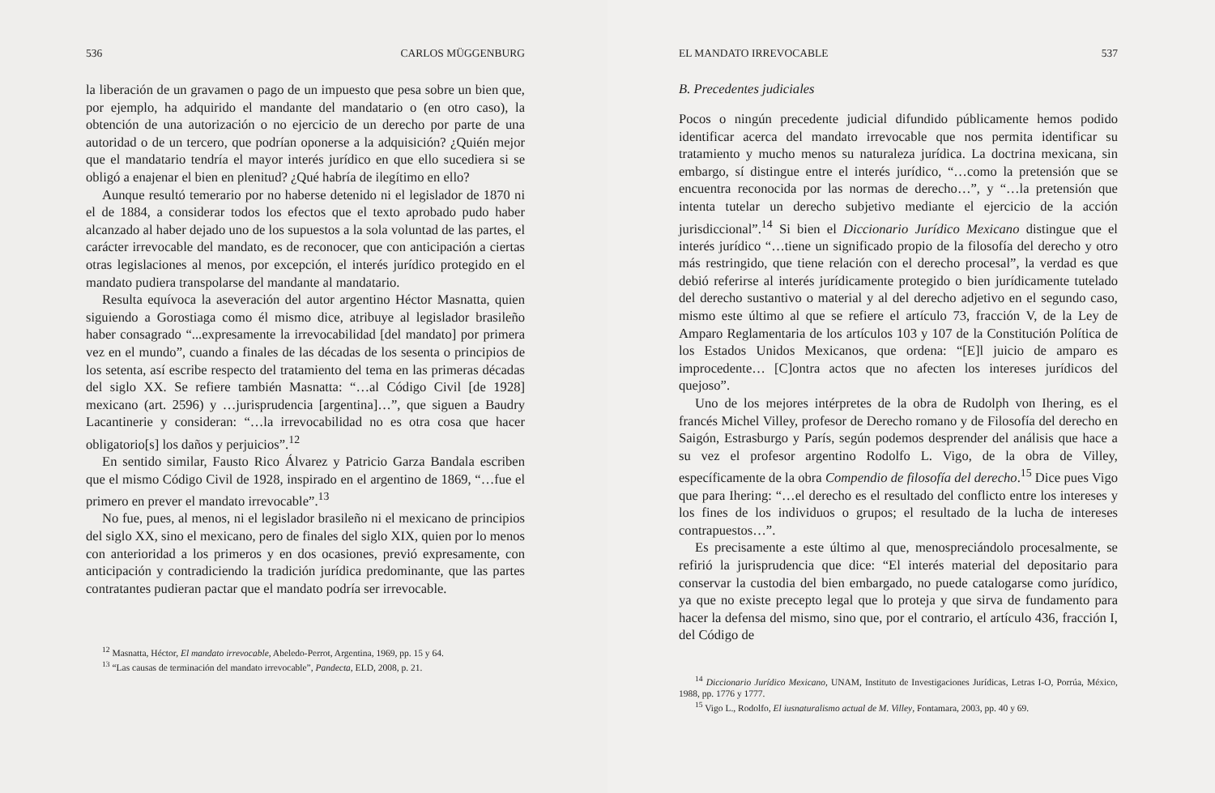536 CARLOS MÜGGENBURG
la liberación de un gravamen o pago de un impuesto que pesa sobre un bien que, por ejemplo, ha adquirido el mandante del mandatario o (en otro caso), la obtención de una autorización o no ejercicio de un derecho por parte de una autoridad o de un tercero, que podrían oponerse a la adquisición? ¿Quién mejor que el mandatario tendría el mayor interés jurídico en que ello sucediera si se obligó a enajenar el bien en plenitud? ¿Qué habría de ilegítimo en ello?
Aunque resultó temerario por no haberse detenido ni el legislador de 1870 ni el de 1884, a considerar todos los efectos que el texto aprobado pudo haber alcanzado al haber dejado uno de los supuestos a la sola voluntad de las partes, el carácter irrevocable del mandato, es de reconocer, que con anticipación a ciertas otras legislaciones al menos, por excepción, el interés jurídico protegido en el mandato pudiera transpolarse del mandante al mandatario.
Resulta equívoca la aseveración del autor argentino Héctor Masnatta, quien siguiendo a Gorostiaga como él mismo dice, atribuye al legislador brasileño haber consagrado “...expresamente la irrevocabilidad [del mandato] por primera vez en el mundo”, cuando a finales de las décadas de los sesenta o principios de los setenta, así escribe respecto del tratamiento del tema en las primeras décadas del siglo XX. Se refiere también Masnatta: “…al Código Civil [de 1928] mexicano (art. 2596) y …jurisprudencia [argentina]…”, que siguen a Baudry Lacantinerie y consideran: “…la irrevocabilidad no es otra cosa que hacer obligatorio[s] los daños y perjuicios”.<sup>12</sup>
En sentido similar, Fausto Rico Álvarez y Patricio Garza Bandala escriben que el mismo Código Civil de 1928, inspirado en el argentino de 1869, “…fue el primero en prever el mandato irrevocable”.<sup>13</sup>
No fue, pues, al menos, ni el legislador brasileño ni el mexicano de principios del siglo XX, sino el mexicano, pero de finales del siglo XIX, quien por lo menos con anterioridad a los primeros y en dos ocasiones, previó expresamente, con anticipación y contradiciendo la tradición jurídica predominante, que las partes contratantes pudieran pactar que el mandato podría ser irrevocable.
<sup>12</sup> Masnatta, Héctor, El mandato irrevocable, Abeledo-Perrot, Argentina, 1969, pp. 15 y 64.
<sup>13</sup> “Las causas de terminación del mandato irrevocable”, Pandecta, ELD, 2008, p. 21.
EL MANDATO IRREVOCABLE 537
B. Precedentes judiciales
Pocos o ningún precedente judicial difundido públicamente hemos podido identificar acerca del mandato irrevocable que nos permita identificar su tratamiento y mucho menos su naturaleza jurídica. La doctrina mexicana, sin embargo, sí distingue entre el interés jurídico, “…como la pretensión que se encuentra reconocida por las normas de derecho…”, y “…la pretensión que intenta tutelar un derecho subjetivo mediante el ejercicio de la acción jurisdiccional”.<sup>14</sup> Si bien el Diccionario Jurídico Mexicano distingue que el interés jurídico “…tiene un significado propio de la filosofía del derecho y otro más restringido, que tiene relación con el derecho procesal”, la verdad es que debió referirse al interés jurídicamente protegido o bien jurídicamente tutelado del derecho sustantivo o material y al del derecho adjetivo en el segundo caso, mismo este último al que se refiere el artículo 73, fracción V, de la Ley de Amparo Reglamentaria de los artículos 103 y 107 de la Constitución Política de los Estados Unidos Mexicanos, que ordena: “[E]l juicio de amparo es improcedente… [C]ontra actos que no afecten los intereses jurídicos del quejoso”.
Uno de los mejores intérpretes de la obra de Rudolph von Ihering, es el francés Michel Villey, profesor de Derecho romano y de Filosofía del derecho en Saigón, Estrasburgo y París, según podemos desprender del análisis que hace a su vez el profesor argentino Rodolfo L. Vigo, de la obra de Villey, específicamente de la obra Compendio de filosofía del derecho.<sup>15</sup> Dice pues Vigo que para Ihering: “…el derecho es el resultado del conflicto entre los intereses y los fines de los individuos o grupos; el resultado de la lucha de intereses contrapuestos…”.
Es precisamente a este último al que, menospreciándolo procesalmente, se refirió la jurisprudencia que dice: “El interés material del depositario para conservar la custodia del bien embargado, no puede catalogarse como jurídico, ya que no existe precepto legal que lo proteja y que sirva de fundamento para hacer la defensa del mismo, sino que, por el contrario, el artículo 436, fracción I, del Código de
<sup>14</sup> Diccionario Jurídico Mexicano, UNAM, Instituto de Investigaciones Jurídicas, Letras I-O, Porrúa, México, 1988, pp. 1776 y 1777.
<sup>15</sup> Vigo L., Rodolfo, El iusnaturalismo actual de M. Villey, Fontamara, 2003, pp. 40 y 69.